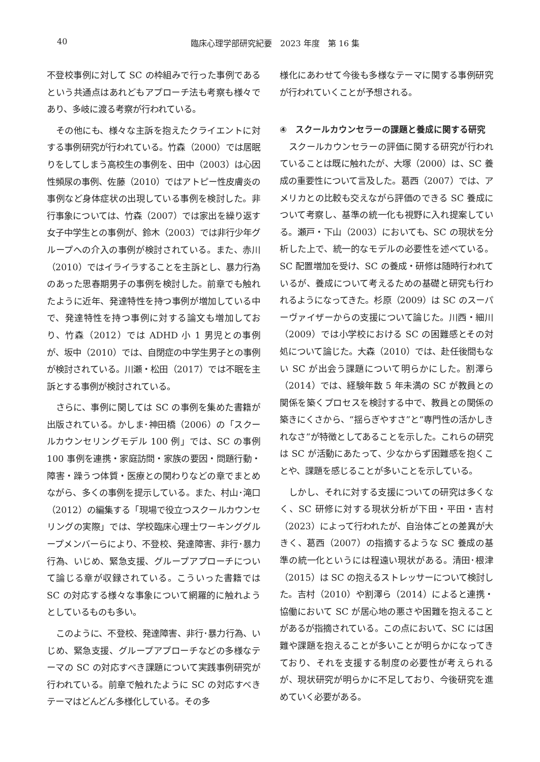40 臨床心理学部研究紀要　2023 年度　第 16 集
不登校事例に対して SC の枠組みで行った事例であるという共通点はあれどもアプローチ法も考察も様々であり、多岐に渡る考察が行われている。
その他にも、様々な主訴を抱えたクライエントに対する事例研究が行われている。竹森（2000）では居眠りをしてしまう高校生の事例を、田中（2003）は心因性頻尿の事例、佐藤（2010）ではアトピー性皮膚炎の事例など身体症状の出現している事例を検討した。非行事象については、竹森（2007）では家出を繰り返す女子中学生との事例が、鈴木（2003）では非行少年グループへの介入の事例が検討されている。また、赤川（2010）ではイライラすることを主訴とし、暴力行為のあった思春期男子の事例を検討した。前章でも触れたように近年、発達特性を持つ事例が増加している中で、発達特性を持つ事例に対する論文も増加しており、竹森（2012）では ADHD 小 1 男児との事例が、坂中（2010）では、自閉症の中学生男子との事例が検討されている。川瀬・松田（2017）では不眠を主訴とする事例が検討されている。
さらに、事例に関しては SC の事例を集めた書籍が出版されている。かしま･神田橋（2006）の「スクールカウンセリングモデル 100 例」では、SC の事例 100 事例を連携・家庭訪問・家族の要因・問題行動・障害・躁うつ体質・医療との関わりなどの章でまとめながら、多くの事例を提示している。また、村山･滝口（2012）の編集する「現場で役立つスクールカウンセリングの実際」では、学校臨床心理士ワーキンググループメンバーらにより、不登校、発達障害、非行･暴力行為、いじめ、緊急支援、グループアプローチについて論じる章が収録されている。こういった書籍では SC の対応する様々な事象について網羅的に触れようとしているものも多い。
このように、不登校、発達障害、非行･暴力行為、いじめ、緊急支援、グループアプローチなどの多様なテーマの SC の対応すべき課題について実践事例研究が行われている。前章で触れたように SC の対応すべきテーマはどんどん多様化している。その多
様化にあわせて今後も多様なテーマに関する事例研究が行われていくことが予想される。
④　スクールカウンセラーの課題と養成に関する研究
スクールカウンセラーの評価に関する研究が行われていることは既に触れたが、大塚（2000）は、SC 養成の重要性について言及した。葛西（2007）では、アメリカとの比較も交えながら評価のできる SC 養成について考察し、基準の統一化も視野に入れ提案している。瀬戸・下山（2003）においても、SC の現状を分析した上で、統一的なモデルの必要性を述べている。SC 配置増加を受け、SC の養成・研修は随時行われているが、養成について考えるための基礎と研究も行われるようになってきた。杉原（2009）は SC のスーパーヴァイザーからの支援について論じた。川西・細川（2009）では小学校における SC の困難感とその対処について論じた。大森（2010）では、赴任後間もない SC が出会う課題について明らかにした。割澤ら（2014）では、経験年数 5 年未満の SC が教員との関係を築くプロセスを検討する中で、教員との関係の築きにくさから、“揺らぎやすさ”と“専門性の活かしきれなさ”が特徴としてあることを示した。これらの研究は SC が活動にあたって、少なからず困難感を抱くことや、課題を感じることが多いことを示している。
しかし、それに対する支援についての研究は多くなく、SC 研修に対する現状分析が下田・平田・吉村（2023）によって行われたが、自治体ごとの差異が大きく、葛西（2007）の指摘するような SC 養成の基準の統一化というには程遠い現状がある。清田･根津（2015）は SC の抱えるストレッサーについて検討した。吉村（2010）や割澤ら（2014）によると連携・協働において SC が居心地の悪さや困難を抱えることがあるが指摘されている。この点において、SC には困難や課題を抱えることが多いことが明らかになってきており、それを支援する制度の必要性が考えられるが、現状研究が明らかに不足しており、今後研究を進めていく必要がある。